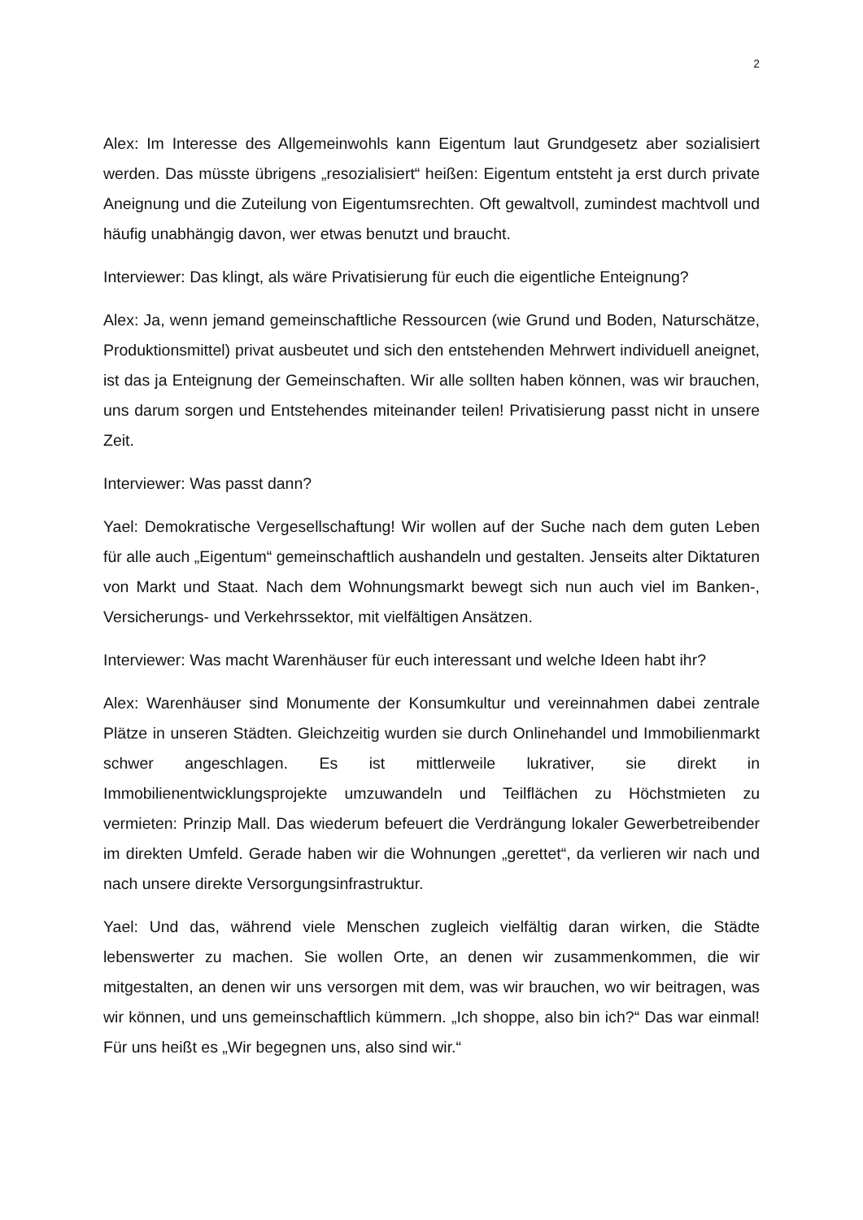2
Alex: Im Interesse des Allgemeinwohls kann Eigentum laut Grundgesetz aber sozialisiert werden. Das müsste übrigens „resozialisiert“ heißen: Eigentum entsteht ja erst durch private Aneignung und die Zuteilung von Eigentumsrechten. Oft gewaltvoll, zumindest machtvoll und häufig unabhängig davon, wer etwas benutzt und braucht.
Interviewer: Das klingt, als wäre Privatisierung für euch die eigentliche Enteignung?
Alex: Ja, wenn jemand gemeinschaftliche Ressourcen (wie Grund und Boden, Naturschätze, Produktionsmittel) privat ausbeutet und sich den entstehenden Mehrwert individuell aneignet, ist das ja Enteignung der Gemeinschaften. Wir alle sollten haben können, was wir brauchen, uns darum sorgen und Entstehendes miteinander teilen! Privatisierung passt nicht in unsere Zeit.
Interviewer: Was passt dann?
Yael: Demokratische Vergesellschaftung! Wir wollen auf der Suche nach dem guten Leben für alle auch „Eigentum“ gemeinschaftlich aushandeln und gestalten. Jenseits alter Diktaturen von Markt und Staat. Nach dem Wohnungsmarkt bewegt sich nun auch viel im Banken-, Versicherungs- und Verkehrssektor, mit vielfältigen Ansätzen.
Interviewer: Was macht Warenhäuser für euch interessant und welche Ideen habt ihr?
Alex: Warenhäuser sind Monumente der Konsumkultur und vereinnahmen dabei zentrale Plätze in unseren Städten. Gleichzeitig wurden sie durch Onlinehandel und Immobilienmarkt schwer angeschlagen. Es ist mittlerweile lukrativer, sie direkt in Immobilienentwicklungsprojekte umzuwandeln und Teilflächen zu Höchstmieten zu vermieten: Prinzip Mall. Das wiederum befeuert die Verdrängung lokaler Gewerbetreibender im direkten Umfeld. Gerade haben wir die Wohnungen „gerettet“, da verlieren wir nach und nach unsere direkte Versorgungsinfrastruktur.
Yael: Und das, während viele Menschen zugleich vielfältig daran wirken, die Städte lebenswerter zu machen. Sie wollen Orte, an denen wir zusammenkommen, die wir mitgestalten, an denen wir uns versorgen mit dem, was wir brauchen, wo wir beitragen, was wir können, und uns gemeinschaftlich kümmern. „Ich shoppe, also bin ich?“ Das war einmal! Für uns heißt es „Wir begegnen uns, also sind wir.“